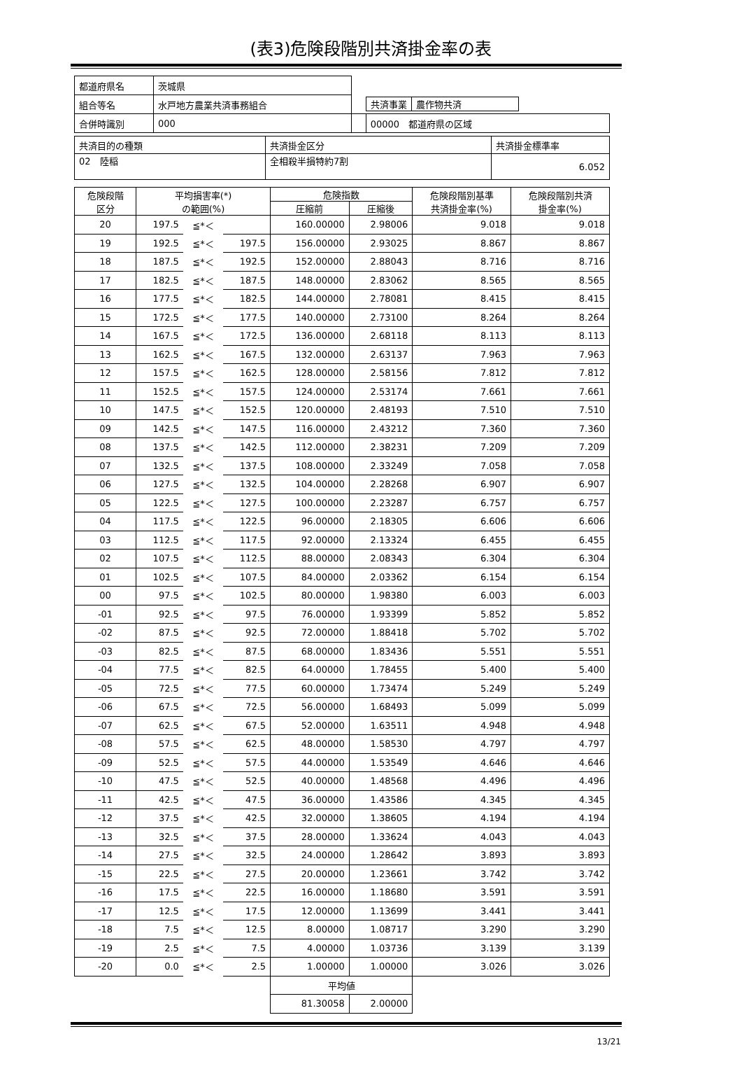(表3)危険段階別共済掛金率の表
| 都道府県名 | 茨城県 | | |
| 組合等名 | 水戸地方農業共済事務組合 | | / 共済事業 / 農作物共済 / |
| 合併時識別 | 000 | | 00000 都道府県の区域 |
| 共済目的の種類 | 共済掛金区分 | 共済掛金標準率 |
| 02 陸稲 | 全相殺半損特約7割 | 6.052 |
| 危険段階 区分 | 平均損害率(*) の範囲(%) | | | 危険指数 | | 危険段階別基準 共済掛金率(%) | 危険段階別共済 掛金率(%) |
| --- | --- | --- | --- | --- | --- | --- | --- |
| | | | | 圧縮前 | 圧縮後 | | |
| 20 | 197.5 | ≦*＜ | | 160.00000 | 2.98006 | 9.018 | 9.018 |
| 19 | 192.5 | ≦*＜ | 197.5 | 156.00000 | 2.93025 | 8.867 | 8.867 |
| 18 | 187.5 | ≦*＜ | 192.5 | 152.00000 | 2.88043 | 8.716 | 8.716 |
| 17 | 182.5 | ≦*＜ | 187.5 | 148.00000 | 2.83062 | 8.565 | 8.565 |
| 16 | 177.5 | ≦*＜ | 182.5 | 144.00000 | 2.78081 | 8.415 | 8.415 |
| 15 | 172.5 | ≦*＜ | 177.5 | 140.00000 | 2.73100 | 8.264 | 8.264 |
| 14 | 167.5 | ≦*＜ | 172.5 | 136.00000 | 2.68118 | 8.113 | 8.113 |
| 13 | 162.5 | ≦*＜ | 167.5 | 132.00000 | 2.63137 | 7.963 | 7.963 |
| 12 | 157.5 | ≦*＜ | 162.5 | 128.00000 | 2.58156 | 7.812 | 7.812 |
| 11 | 152.5 | ≦*＜ | 157.5 | 124.00000 | 2.53174 | 7.661 | 7.661 |
| 10 | 147.5 | ≦*＜ | 152.5 | 120.00000 | 2.48193 | 7.510 | 7.510 |
| 09 | 142.5 | ≦*＜ | 147.5 | 116.00000 | 2.43212 | 7.360 | 7.360 |
| 08 | 137.5 | ≦*＜ | 142.5 | 112.00000 | 2.38231 | 7.209 | 7.209 |
| 07 | 132.5 | ≦*＜ | 137.5 | 108.00000 | 2.33249 | 7.058 | 7.058 |
| 06 | 127.5 | ≦*＜ | 132.5 | 104.00000 | 2.28268 | 6.907 | 6.907 |
| 05 | 122.5 | ≦*＜ | 127.5 | 100.00000 | 2.23287 | 6.757 | 6.757 |
| 04 | 117.5 | ≦*＜ | 122.5 | 96.00000 | 2.18305 | 6.606 | 6.606 |
| 03 | 112.5 | ≦*＜ | 117.5 | 92.00000 | 2.13324 | 6.455 | 6.455 |
| 02 | 107.5 | ≦*＜ | 112.5 | 88.00000 | 2.08343 | 6.304 | 6.304 |
| 01 | 102.5 | ≦*＜ | 107.5 | 84.00000 | 2.03362 | 6.154 | 6.154 |
| 00 | 97.5 | ≦*＜ | 102.5 | 80.00000 | 1.98380 | 6.003 | 6.003 |
| -01 | 92.5 | ≦*＜ | 97.5 | 76.00000 | 1.93399 | 5.852 | 5.852 |
| -02 | 87.5 | ≦*＜ | 92.5 | 72.00000 | 1.88418 | 5.702 | 5.702 |
| -03 | 82.5 | ≦*＜ | 87.5 | 68.00000 | 1.83436 | 5.551 | 5.551 |
| -04 | 77.5 | ≦*＜ | 82.5 | 64.00000 | 1.78455 | 5.400 | 5.400 |
| -05 | 72.5 | ≦*＜ | 77.5 | 60.00000 | 1.73474 | 5.249 | 5.249 |
| -06 | 67.5 | ≦*＜ | 72.5 | 56.00000 | 1.68493 | 5.099 | 5.099 |
| -07 | 62.5 | ≦*＜ | 67.5 | 52.00000 | 1.63511 | 4.948 | 4.948 |
| -08 | 57.5 | ≦*＜ | 62.5 | 48.00000 | 1.58530 | 4.797 | 4.797 |
| -09 | 52.5 | ≦*＜ | 57.5 | 44.00000 | 1.53549 | 4.646 | 4.646 |
| -10 | 47.5 | ≦*＜ | 52.5 | 40.00000 | 1.48568 | 4.496 | 4.496 |
| -11 | 42.5 | ≦*＜ | 47.5 | 36.00000 | 1.43586 | 4.345 | 4.345 |
| -12 | 37.5 | ≦*＜ | 42.5 | 32.00000 | 1.38605 | 4.194 | 4.194 |
| -13 | 32.5 | ≦*＜ | 37.5 | 28.00000 | 1.33624 | 4.043 | 4.043 |
| -14 | 27.5 | ≦*＜ | 32.5 | 24.00000 | 1.28642 | 3.893 | 3.893 |
| -15 | 22.5 | ≦*＜ | 27.5 | 20.00000 | 1.23661 | 3.742 | 3.742 |
| -16 | 17.5 | ≦*＜ | 22.5 | 16.00000 | 1.18680 | 3.591 | 3.591 |
| -17 | 12.5 | ≦*＜ | 17.5 | 12.00000 | 1.13699 | 3.441 | 3.441 |
| -18 | 7.5 | ≦*＜ | 12.5 | 8.00000 | 1.08717 | 3.290 | 3.290 |
| -19 | 2.5 | ≦*＜ | 7.5 | 4.00000 | 1.03736 | 3.139 | 3.139 |
| -20 | 0.0 | ≦*＜ | 2.5 | 1.00000 | 1.00000 | 3.026 | 3.026 |
| | | | | 平均値 | | | |
| | | | | 81.30058 | 2.00000 | | |
13/21